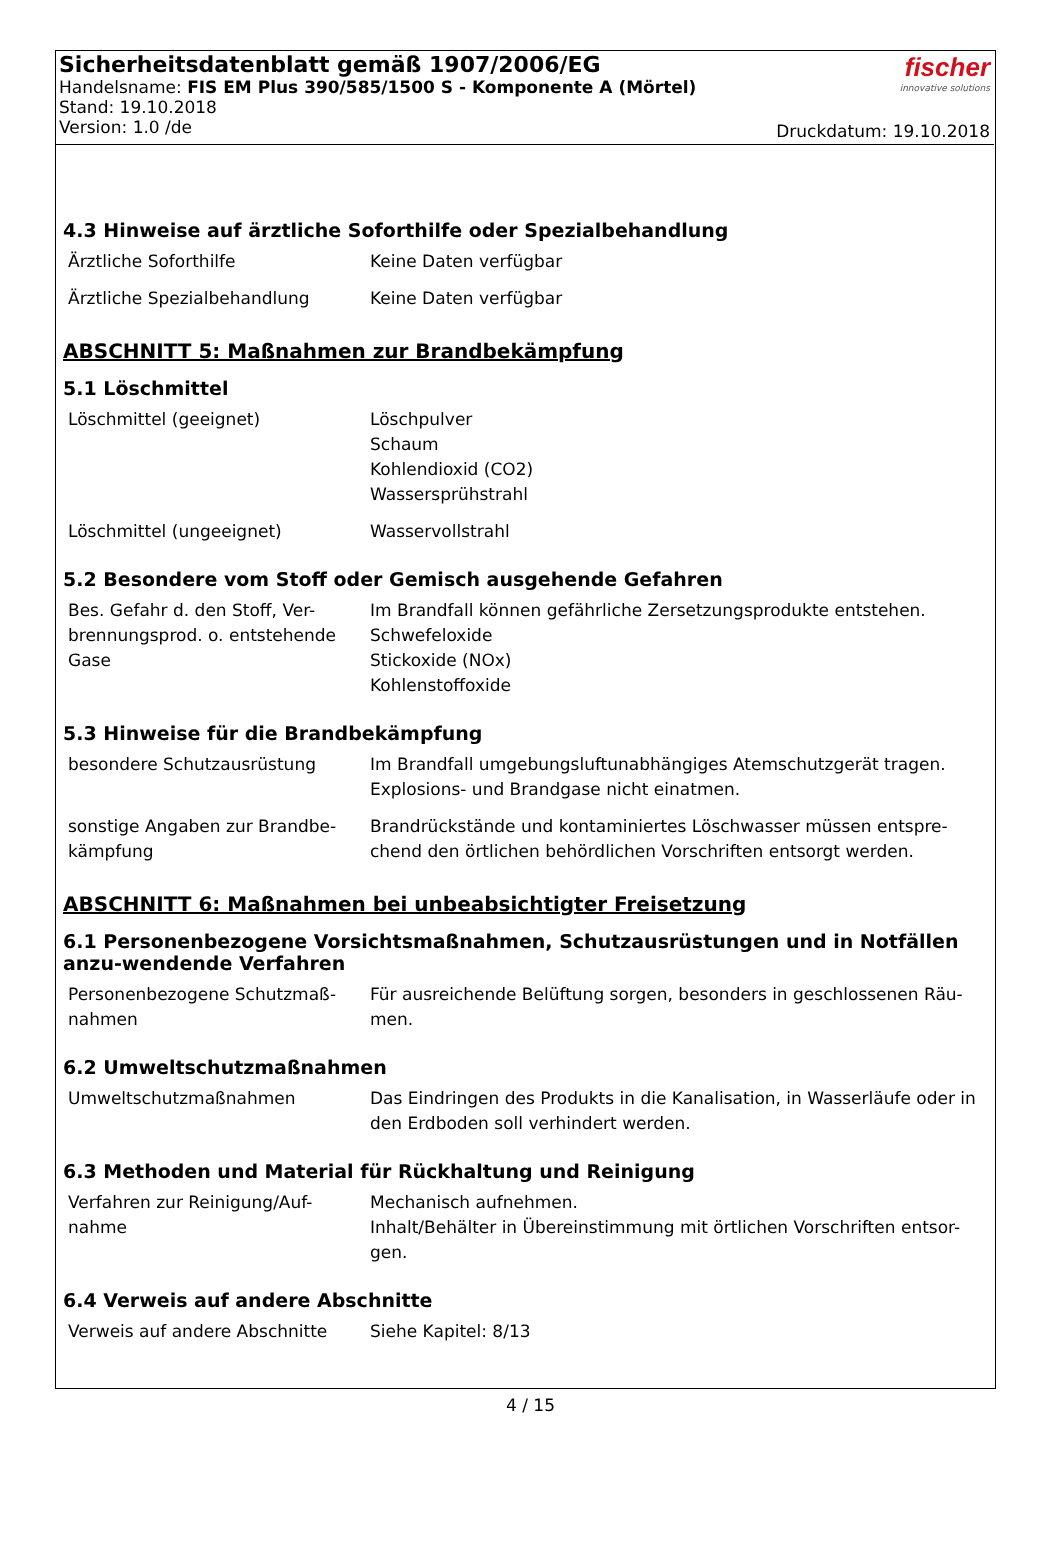Sicherheitsdatenblatt gemäß 1907/2006/EG
Handelsname: FIS EM Plus 390/585/1500 S - Komponente A (Mörtel)
Stand: 19.10.2018
Version: 1.0 /de
fischer
innovative solutions
Druckdatum: 19.10.2018
4.3 Hinweise auf ärztliche Soforthilfe oder Spezialbehandlung
| Ärztliche Soforthilfe | Keine Daten verfügbar |
| Ärztliche Spezialbehandlung | Keine Daten verfügbar |
ABSCHNITT 5: Maßnahmen zur Brandbekämpfung
5.1 Löschmittel
| Löschmittel (geeignet) | Löschpulver Schaum Kohlendioxid (CO2) Wassersprühstrahl |
| Löschmittel (ungeeignet) | Wasservollstrahl |
5.2 Besondere vom Stoff oder Gemisch ausgehende Gefahren
| Bes. Gefahr d. den Stoff, Ver-brennungsprod. o. entstehende Gase | Im Brandfall können gefährliche Zersetzungsprodukte entstehen. Schwefeloxide Stickoxide (NOx) Kohlenstoffoxide |
5.3 Hinweise für die Brandbekämpfung
| besondere Schutzausrüstung | Im Brandfall umgebungsluftunabhängiges Atemschutzgerät tragen. Explosions- und Brandgase nicht einatmen. |
| sonstige Angaben zur Brandbe-kämpfung | Brandrückstände und kontaminiertes Löschwasser müssen entspre-chend den örtlichen behördlichen Vorschriften entsorgt werden. |
ABSCHNITT 6: Maßnahmen bei unbeabsichtigter Freisetzung
6.1 Personenbezogene Vorsichtsmaßnahmen, Schutzausrüstungen und in Notfällen anzu-wendende Verfahren
| Personenbezogene Schutzmaß-nahmen | Für ausreichende Belüftung sorgen, besonders in geschlossenen Räu-men. |
6.2 Umweltschutzmaßnahmen
| Umweltschutzmaßnahmen | Das Eindringen des Produkts in die Kanalisation, in Wasserläufe oder in den Erdboden soll verhindert werden. |
6.3 Methoden und Material für Rückhaltung und Reinigung
| Verfahren zur Reinigung/Auf-nahme | Mechanisch aufnehmen. Inhalt/Behälter in Übereinstimmung mit örtlichen Vorschriften entsor-gen. |
6.4 Verweis auf andere Abschnitte
| Verweis auf andere Abschnitte | Siehe Kapitel: 8/13 |
4 / 15